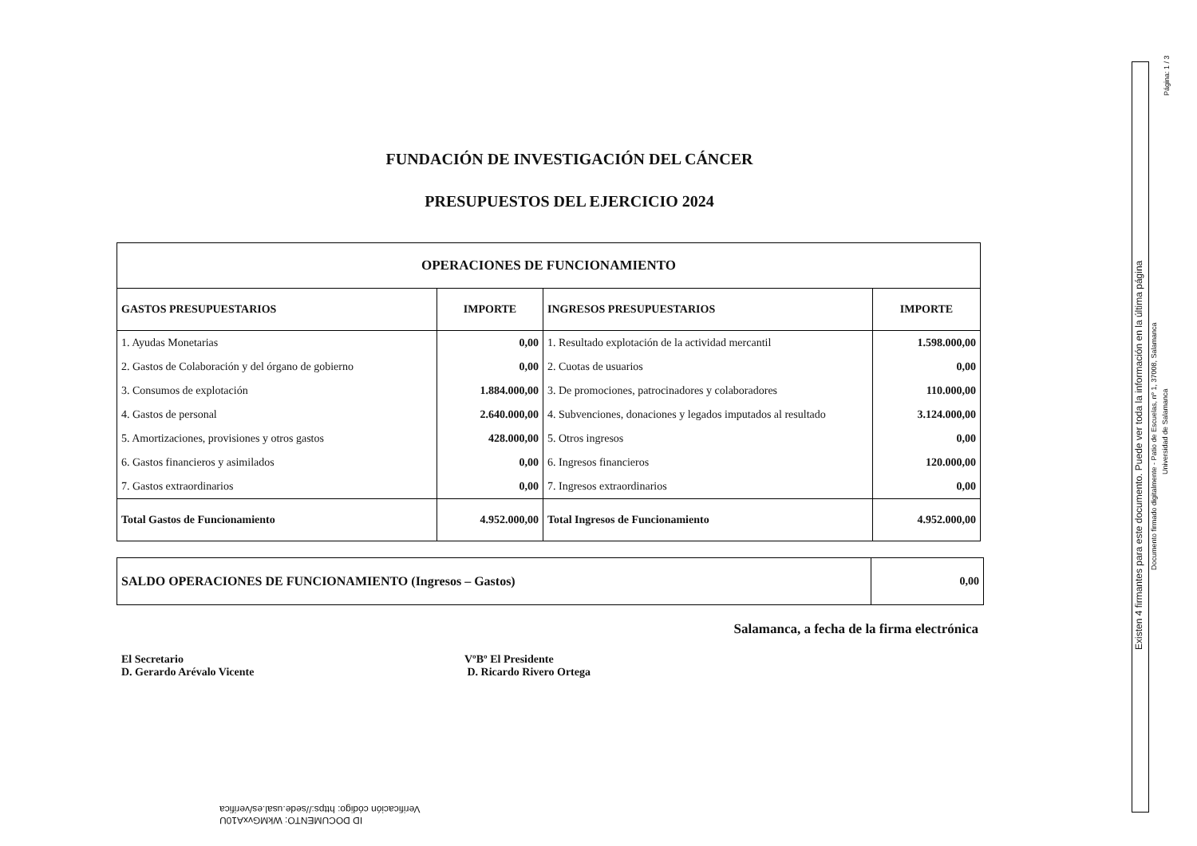FUNDACIÓN DE INVESTIGACIÓN DEL CÁNCER
PRESUPUESTOS DEL EJERCICIO 2024
| OPERACIONES DE FUNCIONAMIENTO | | | |
| --- | --- | --- | --- |
| GASTOS PRESUPUESTARIOS | IMPORTE | INGRESOS PRESUPUESTARIOS | IMPORTE |
| 1. Ayudas Monetarias | 0,00 | 1. Resultado explotación de la actividad mercantil | 1.598.000,00 |
| 2. Gastos de Colaboración y del órgano de gobierno | 0,00 | 2. Cuotas de usuarios | 0,00 |
| 3. Consumos de explotación | 1.884.000,00 | 3. De promociones, patrocinadores y colaboradores | 110.000,00 |
| 4. Gastos de personal | 2.640.000,00 | 4. Subvenciones, donaciones y legados imputados al resultado | 3.124.000,00 |
| 5. Amortizaciones, provisiones y otros gastos | 428.000,00 | 5. Otros ingresos | 0,00 |
| 6. Gastos financieros y asimilados | 0,00 | 6. Ingresos financieros | 120.000,00 |
| 7. Gastos extraordinarios | 0,00 | 7. Ingresos extraordinarios | 0,00 |
| Total Gastos de Funcionamiento | 4.952.000,00 | Total Ingresos de Funcionamiento | 4.952.000,00 |
| SALDO OPERACIONES DE FUNCIONAMIENTO (Ingresos – Gastos) | 0,00 |
Salamanca, a fecha de la firma electrónica
El Secretario
D. Gerardo Arévalo Vicente
VºBº El Presidente
D. Ricardo Rivero Ortega
Existen 4 firmantes para este documento. Puede ver toda la información en la última página
Documento firmado digitalmente - Patio de Escuelas, nº 1, 37008, Salamanca
Universidad de Salamanca
Página: 1 / 3
ID DOCUMENTO: WkMGvxA10U
Verificación código: https://sede.usal.es/verifica